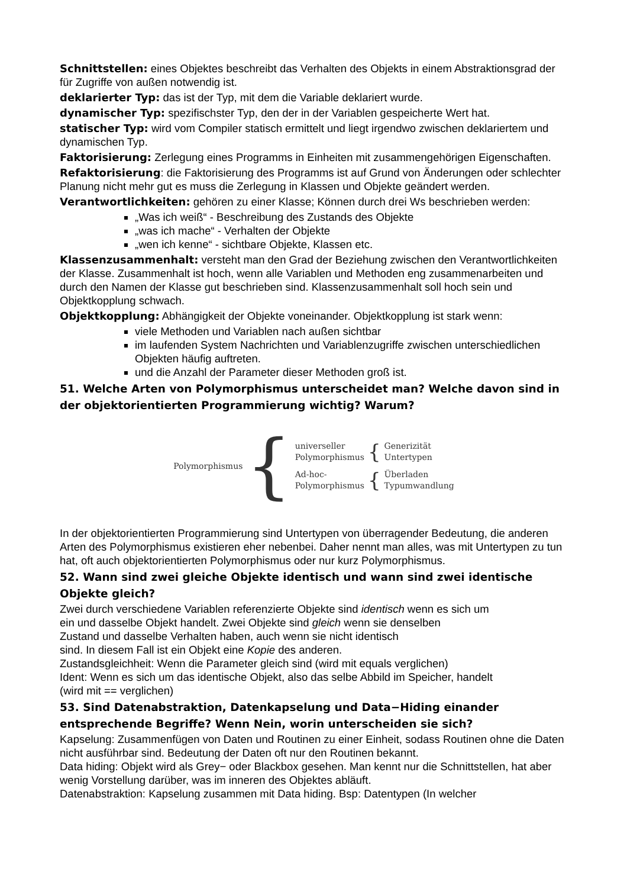Schnittstellen: eines Objektes beschreibt das Verhalten des Objekts in einem Abstraktionsgrad der für Zugriffe von außen notwendig ist.
deklarierter Typ: das ist der Typ, mit dem die Variable deklariert wurde.
dynamischer Typ: spezifischster Typ, den der in der Variablen gespeicherte Wert hat.
statischer Typ: wird vom Compiler statisch ermittelt und liegt irgendwo zwischen deklariertem und dynamischen Typ.
Faktorisierung: Zerlegung eines Programms in Einheiten mit zusammengehörigen Eigenschaften.
Refaktorisierung: die Faktorisierung des Programms ist auf Grund von Änderungen oder schlechter Planung nicht mehr gut es muss die Zerlegung in Klassen und Objekte geändert werden.
Verantwortlichkeiten: gehören zu einer Klasse; Können durch drei Ws beschrieben werden:
„Was ich weiß“ - Beschreibung des Zustands des Objekte
„was ich mache“ - Verhalten der Objekte
„wen ich kenne“ - sichtbare Objekte, Klassen etc.
Klassenzusammenhalt: versteht man den Grad der Beziehung zwischen den Verantwortlichkeiten der Klasse. Zusammenhalt ist hoch, wenn alle Variablen und Methoden eng zusammenarbeiten und durch den Namen der Klasse gut beschrieben sind. Klassenzusammenhalt soll hoch sein und Objektkopplung schwach.
Objektkopplung: Abhängigkeit der Objekte voneinander. Objektkopplung ist stark wenn:
viele Methoden und Variablen nach außen sichtbar
im laufenden System Nachrichten und Variablenzugriffe zwischen unterschiedlichen Objekten häufig auftreten.
und die Anzahl der Parameter dieser Methoden groß ist.
51. Welche Arten von Polymorphismus unterscheidet man? Welche davon sind in der objektorientierten Programmierung wichtig? Warum?
Polymorphismus
{
universeller
Polymorphismus
{
Generizität
Untertypen
Ad-hoc-
Polymorphismus
{
Überladen
Typumwandlung
In der objektorientierten Programmierung sind Untertypen von überragender Bedeutung, die anderen Arten des Polymorphismus existieren eher nebenbei. Daher nennt man alles, was mit Untertypen zu tun hat, oft auch objektorientierten Polymorphismus oder nur kurz Polymorphismus.
52. Wann sind zwei gleiche Objekte identisch und wann sind zwei identische Objekte gleich?
Zwei durch verschiedene Variablen referenzierte Objekte sind identisch wenn es sich um
ein und dasselbe Objekt handelt. Zwei Objekte sind gleich wenn sie denselben
Zustand und dasselbe Verhalten haben, auch wenn sie nicht identisch
sind. In diesem Fall ist ein Objekt eine Kopie des anderen.
Zustandsgleichheit: Wenn die Parameter gleich sind (wird mit equals verglichen)
Ident: Wenn es sich um das identische Objekt, also das selbe Abbild im Speicher, handelt
(wird mit == verglichen)
53. Sind Datenabstraktion, Datenkapselung und Data−Hiding einander entsprechende Begriffe? Wenn Nein, worin unterscheiden sie sich?
Kapselung: Zusammenfügen von Daten und Routinen zu einer Einheit, sodass Routinen ohne die Daten nicht ausführbar sind. Bedeutung der Daten oft nur den Routinen bekannt.
Data hiding: Objekt wird als Grey− oder Blackbox gesehen. Man kennt nur die Schnittstellen, hat aber wenig Vorstellung darüber, was im inneren des Objektes abläuft.
Datenabstraktion: Kapselung zusammen mit Data hiding. Bsp: Datentypen (In welcher